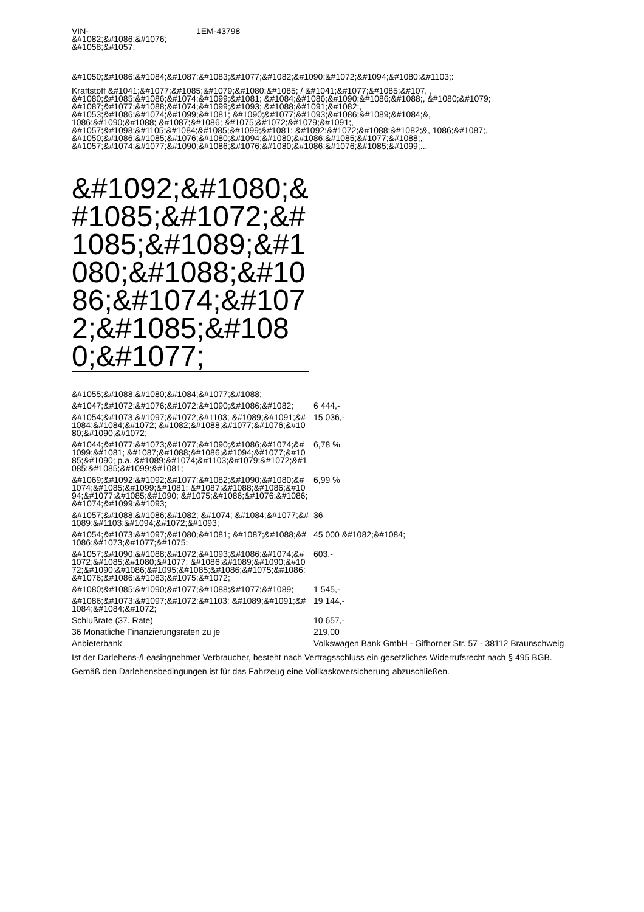VIN-
&#1082;&#1086;&#1076;
&#1058;&#1057;
1EM-43798
&#1050;&#1086;&#1084;&#1087;&#1083;&#1077;&#1082;&#1090;&#1072;&#1094;&#1080;&#1103;:
Kraftstoff &#1041;&#1077;&#1085;&#1079;&#1080;&#1085; / &#1041;&#1077;&#1085;&#107, , &#1080;&#1085;&#1086;&#1074;&#1099;&#1081; &#1084;&#1086;&#1090;&#1086;&#1088;, &#1080;&#1079; &#1087;&#1077;&#1088;&#1074;&#1099;&#1093; &#1088;&#1091;&#1082;, &#1053;&#1086;&#1074;&#1099;&#1081; &#1090;&#1077;&#1093;&#1086;&#1089;&#1084;&, 1086;&#1090;&#1088; &#1087;&#1086; &#1075;&#1072;&#1079;&#1091;, &#1057;&#1098;&#1105;&#1084;&#1085;&#1099;&#1081; &#1092;&#1072;&#1088;&#1082;&, 1086;&#1087;, &#1050;&#1086;&#1085;&#1076;&#1080;&#1094;&#1080;&#1086;&#1085;&#1077;&#1088;, &#1057;&#1074;&#1077;&#1090;&#1086;&#1076;&#1080;&#1086;&#1076;&#1085;&#1099;...
&#1092;&#1080;&#1085;&#1072;&#1085;&#1089;&#1080;&#1088;&#1086;&#1074;&#1072;&#1085;&#1080;&#1077;
| &#1055;&#1088;&#1080;&#1084;&#1077;&#1088; | |
| &#1047;&#1072;&#1076;&#1072;&#1090;&#1086;&#1082; | 6 444,- |
| &#1054;&#1073;&#1097;&#1072;&#1103; &#1089;&#1091;&#1084;&#1084;&#1072; &#1082;&#1088;&#1077;&#1076;&#1080;&#1090;&#1072; | 15 036,- |
| &#1044;&#1077;&#1073;&#1077;&#1090;&#1086;&#1074;&#1099;&#1081; &#1087;&#1088;&#1086;&#1094;&#1077;&#1085;&#1090; p.a. &#1089;&#1074;&#1103;&#1079;&#1072;&#1085;&#1085;&#1099;&#1081; | 6,78 % |
| &#1069;&#1092;&#1092;&#1077;&#1082;&#1090;&#1080;&#1074;&#1085;&#1099;&#1081; &#1087;&#1088;&#1086;&#1094;&#1077;&#1085;&#1090; &#1075;&#1086;&#1076;&#1086;&#1074;&#1099;&#1093; | 6,99 % |
| &#1057;&#1088;&#1086;&#1082; &#1074; &#1084;&#1077;&#1089;&#1103;&#1094;&#1072;&#1093; | 36 |
| &#1054;&#1073;&#1097;&#1080;&#1081; &#1087;&#1088;&#1086;&#1073;&#1077;&#1075; | 45 000 &#1082;&#1084; |
| &#1057;&#1090;&#1088;&#1072;&#1093;&#1086;&#1074;&#1072;&#1085;&#1080;&#1077; &#1086;&#1089;&#1090;&#1072;&#1090;&#1086;&#1095;&#1085;&#1086;&#1075;&#1086; &#1076;&#1086;&#1083;&#1075;&#1072; | 603,- |
| &#1080;&#1085;&#1090;&#1077;&#1088;&#1077;&#1089; | 1 545,- |
| &#1086;&#1073;&#1097;&#1072;&#1103; &#1089;&#1091;&#1084;&#1084;&#1072; | 19 144,- |
| Schlußrate (37. Rate) | 10 657,- |
| 36 Monatliche Finanzierungsraten zu je | 219,00 |
| Anbieterbank | Volkswagen Bank GmbH - Gifhorner Str. 57 - 38112 Braunschweig |
Ist der Darlehens-/Leasingnehmer Verbraucher, besteht nach Vertragsschluss ein gesetzliches Widerrufsrecht nach § 495 BGB.
Gemäß den Darlehensbedingungen ist für das Fahrzeug eine Vollkaskoversicherung abzuschließen.